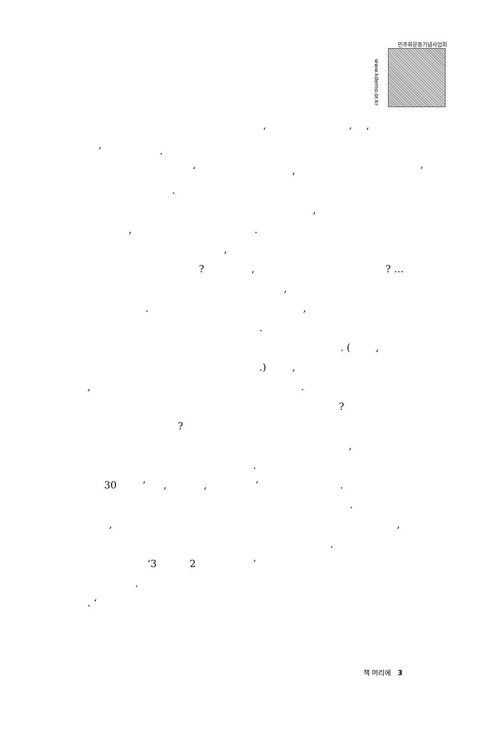민주화운동기념사업회
www.kdemo.or.kr
‘’ ‘
’. ‘,’
. ,
,.
,
?,? …
,
.,
. . (,
.),
,. ?
? ,
.
30 ‘,,’. .
,,
.
‘3 2’
.
. ‘
책 머리에 3